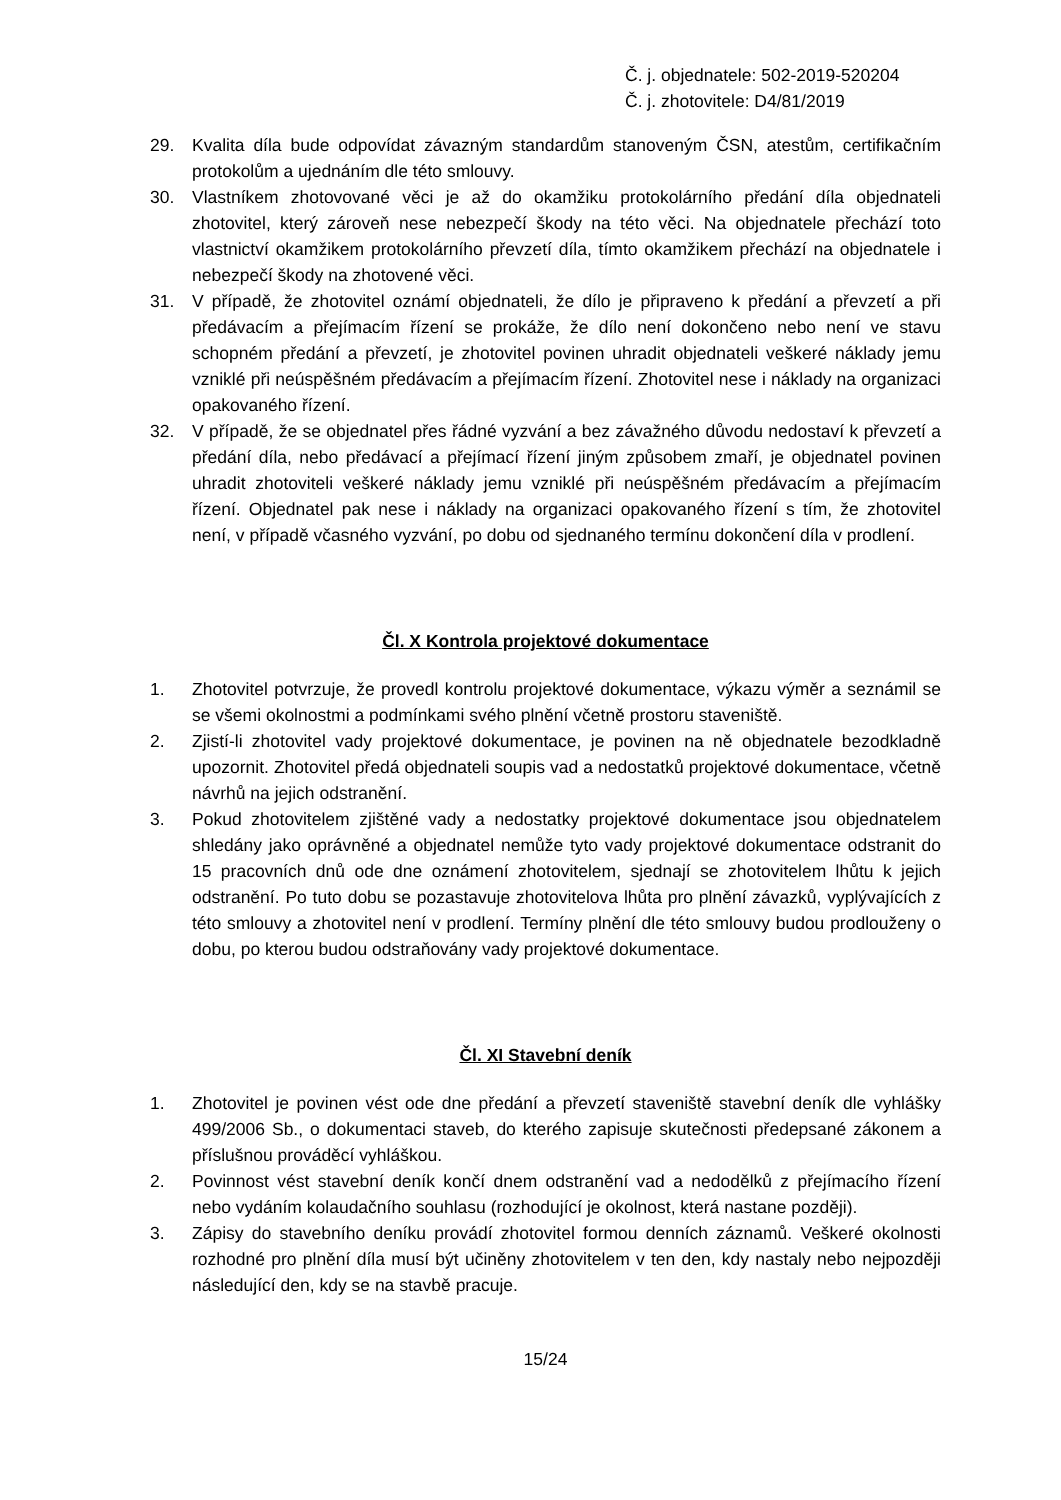Č. j. objednatele: 502-2019-520204
Č. j. zhotovitele: D4/81/2019
29. Kvalita díla bude odpovídat závazným standardům stanoveným ČSN, atestům, certifikačním protokolům a ujednáním dle této smlouvy.
30. Vlastníkem zhotovované věci je až do okamžiku protokolárního předání díla objednateli zhotovitel, který zároveň nese nebezpečí škody na této věci. Na objednatele přechází toto vlastnictví okamžikem protokolárního převzetí díla, tímto okamžikem přechází na objednatele i nebezpečí škody na zhotovené věci.
31. V případě, že zhotovitel oznámí objednateli, že dílo je připraveno k předání a převzetí a při předávacím a přejímacím řízení se prokáže, že dílo není dokončeno nebo není ve stavu schopném předání a převzetí, je zhotovitel povinen uhradit objednateli veškeré náklady jemu vzniklé při neúspěšném předávacím a přejímacím řízení. Zhotovitel nese i náklady na organizaci opakovaného řízení.
32. V případě, že se objednatel přes řádné vyzvání a bez závažného důvodu nedostaví k převzetí a předání díla, nebo předávací a přejímací řízení jiným způsobem zmaří, je objednatel povinen uhradit zhotoviteli veškeré náklady jemu vzniklé při neúspěšném předávacím a přejímacím řízení. Objednatel pak nese i náklady na organizaci opakovaného řízení s tím, že zhotovitel není, v případě včasného vyzvání, po dobu od sjednaného termínu dokončení díla v prodlení.
Čl. X Kontrola projektové dokumentace
1. Zhotovitel potvrzuje, že provedl kontrolu projektové dokumentace, výkazu výměr a seznámil se se všemi okolnostmi a podmínkami svého plnění včetně prostoru staveniště.
2. Zjistí-li zhotovitel vady projektové dokumentace, je povinen na ně objednatele bezodkladně upozornit. Zhotovitel předá objednateli soupis vad a nedostatků projektové dokumentace, včetně návrhů na jejich odstranění.
3. Pokud zhotovitelem zjištěné vady a nedostatky projektové dokumentace jsou objednatelem shledány jako oprávněné a objednatel nemůže tyto vady projektové dokumentace odstranit do 15 pracovních dnů ode dne oznámení zhotovitelem, sjednají se zhotovitelem lhůtu k jejich odstranění. Po tuto dobu se pozastavuje zhotovitelova lhůta pro plnění závazků, vyplývajících z této smlouvy a zhotovitel není v prodlení. Termíny plnění dle této smlouvy budou prodlouženy o dobu, po kterou budou odstraňovány vady projektové dokumentace.
Čl. XI Stavební deník
1. Zhotovitel je povinen vést ode dne předání a převzetí staveniště stavební deník dle vyhlášky 499/2006 Sb., o dokumentaci staveb, do kterého zapisuje skutečnosti předepsané zákonem a příslušnou prováděcí vyhláškou.
2. Povinnost vést stavební deník končí dnem odstranění vad a nedodělků z přejímacího řízení nebo vydáním kolaudačního souhlasu (rozhodující je okolnost, která nastane později).
3. Zápisy do stavebního deníku provádí zhotovitel formou denních záznamů. Veškeré okolnosti rozhodné pro plnění díla musí být učiněny zhotovitelem v ten den, kdy nastaly nebo nejpozději následující den, kdy se na stavbě pracuje.
15/24